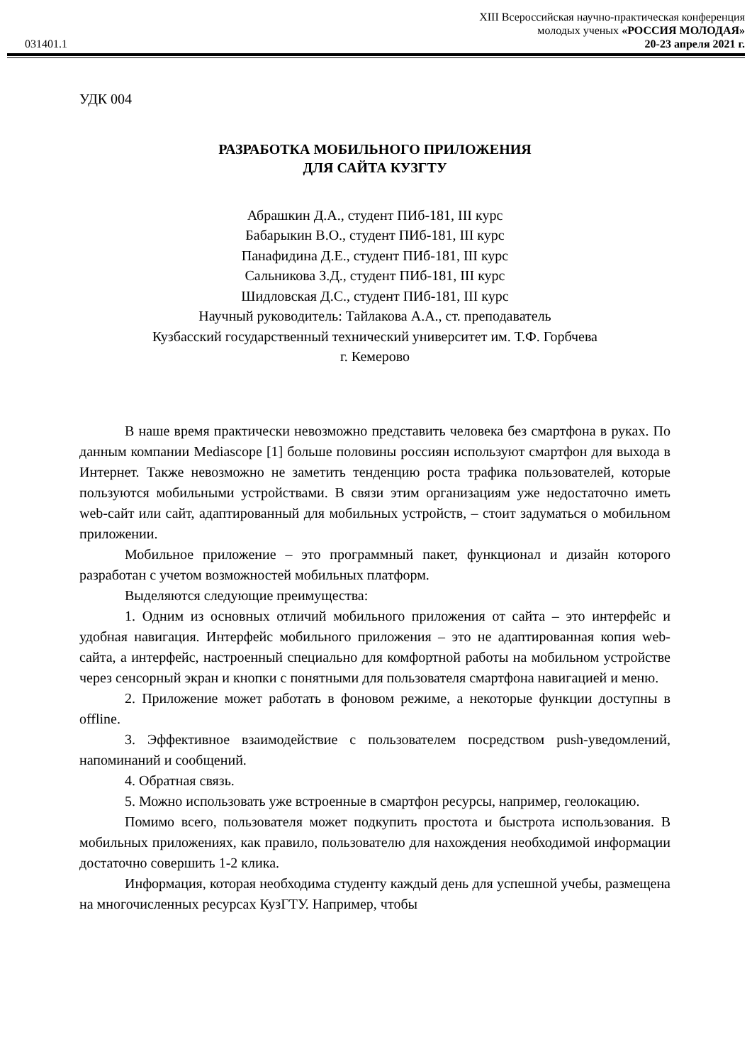XIII Всероссийская научно-практическая конференция
молодых ученых «РОССИЯ МОЛОДАЯ»
031401.1 20-23 апреля 2021 г.
УДК 004
РАЗРАБОТКА МОБИЛЬНОГО ПРИЛОЖЕНИЯ
ДЛЯ САЙТА КУЗГТУ
Абрашкин Д.А., студент ПИб-181, III курс
Бабарыкин В.О., студент ПИб-181, III курс
Панафидина Д.Е., студент ПИб-181, III курс
Сальникова З.Д., студент ПИб-181, III курс
Шидловская Д.С., студент ПИб-181, III курс
Научный руководитель: Тайлакова А.А., ст. преподаватель
Кузбасский государственный технический университет им. Т.Ф. Горбчева
г. Кемерово
В наше время практически невозможно представить человека без смартфона в руках. По данным компании Mediascope [1] больше половины россиян используют смартфон для выхода в Интернет. Также невозможно не заметить тенденцию роста трафика пользователей, которые пользуются мобильными устройствами. В связи этим организациям уже недостаточно иметь web-сайт или сайт, адаптированный для мобильных устройств, – стоит задуматься о мобильном приложении.
Мобильное приложение – это программный пакет, функционал и дизайн которого разработан с учетом возможностей мобильных платформ.
Выделяются следующие преимущества:
1. Одним из основных отличий мобильного приложения от сайта – это интерфейс и удобная навигация. Интерфейс мобильного приложения – это не адаптированная копия web-сайта, а интерфейс, настроенный специально для комфортной работы на мобильном устройстве через сенсорный экран и кнопки с понятными для пользователя смартфона навигацией и меню.
2. Приложение может работать в фоновом режиме, а некоторые функции доступны в offline.
3. Эффективное взаимодействие с пользователем посредством push-уведомлений, напоминаний и сообщений.
4. Обратная связь.
5. Можно использовать уже встроенные в смартфон ресурсы, например, геолокацию.
Помимо всего, пользователя может подкупить простота и быстрота использования. В мобильных приложениях, как правило, пользователю для нахождения необходимой информации достаточно совершить 1-2 клика.
Информация, которая необходима студенту каждый день для успешной учебы, размещена на многочисленных ресурсах КузГТУ. Например, чтобы